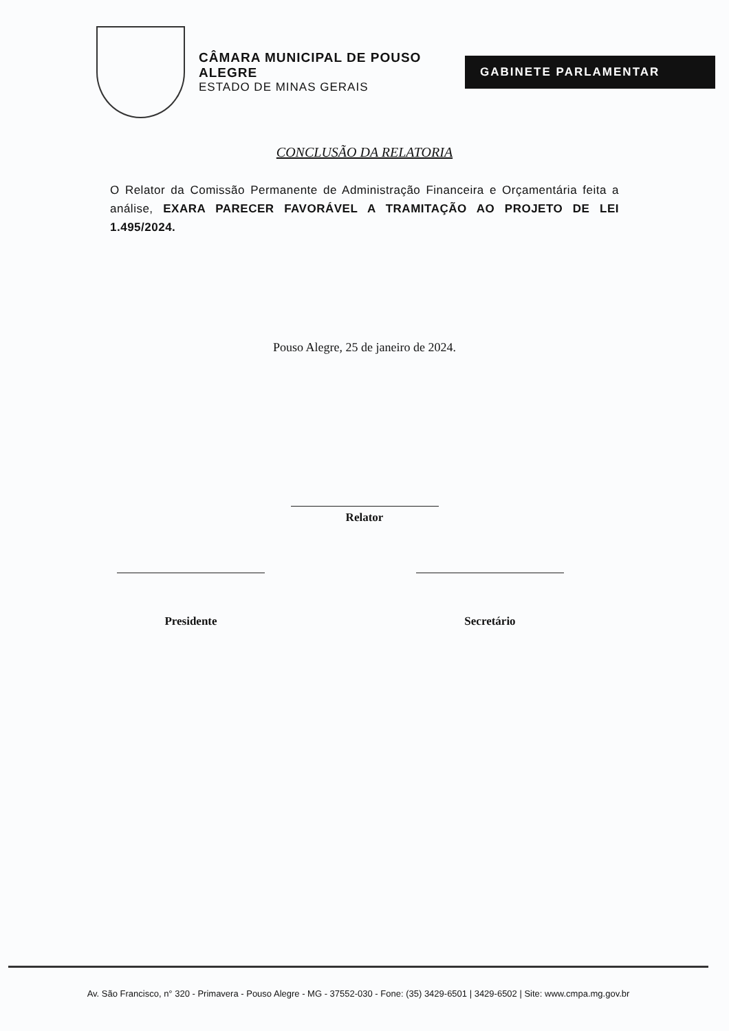CÂMARA MUNICIPAL DE POUSO ALEGRE
ESTADO DE MINAS GERAIS
GABINETE PARLAMENTAR
CONCLUSÃO DA RELATORIA
O Relator da Comissão Permanente de Administração Financeira e Orçamentária feita a análise, EXARA PARECER FAVORÁVEL A TRAMITAÇÃO AO PROJETO DE LEI 1.495/2024.
Pouso Alegre, 25 de janeiro de 2024.
Relator
Presidente Secretário
Av. São Francisco, n° 320 - Primavera - Pouso Alegre - MG - 37552-030 - Fone: (35) 3429-6501 | 3429-6502 | Site: www.cmpa.mg.gov.br